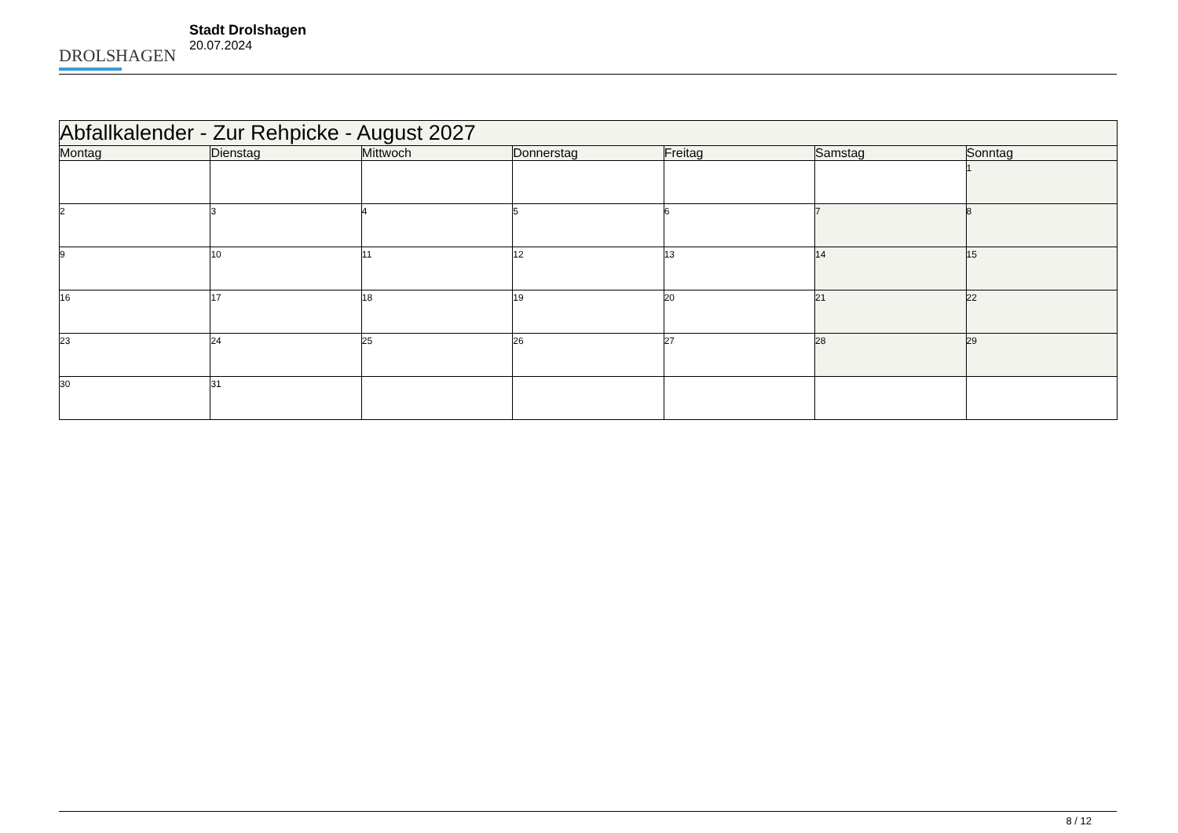DROLSHAGEN
Stadt Drolshagen
20.07.2024
| Abfallkalender - Zur Rehpicke - August 2027 | | | | | | |
| --- | --- | --- | --- | --- | --- | --- |
| Montag | Dienstag | Mittwoch | Donnerstag | Freitag | Samstag | Sonntag |
| | | | | | | 1 |
| 2 | 3 | 4 | 5 | 6 | 7 | 8 |
| 9 | 10 | 11 | 12 | 13 | 14 | 15 |
| 16 | 17 | 18 | 19 | 20 | 21 | 22 |
| 23 | 24 | 25 | 26 | 27 | 28 | 29 |
| 30 | 31 | | | | | |
8 / 12